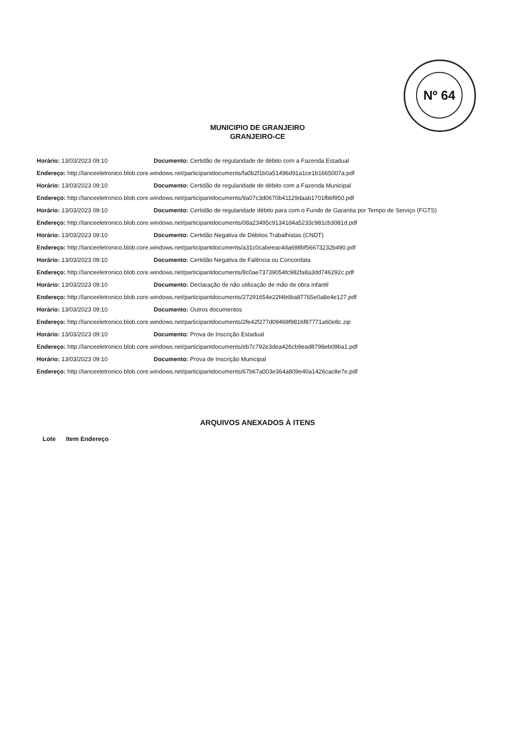Nº 64
MUNICIPIO DE GRANJEIRO
GRANJEIRO-CE
Horário: 13/03/2023 09:10 Documento: Certidão de regularidade de débito com a Fazenda Estadual
Endereço: http://lanceeletronico.blob.core.windows.net/participantdocuments/fa0b2f1b0a51496d91a1ce1b1665007a.pdf
Horário: 13/03/2023 09:10 Documento: Certidão de regularidade de débito com a Fazenda Municipal
Endereço: http://lanceeletronico.blob.core.windows.net/participantdocuments/9a07c3d0670b41129daab1701fbbf950.pdf
Horário: 13/03/2023 09:10 Documento: Certidão de regularidade débito para com o Fundo de Garantia por Tempo de Serviço (FGTS)
Endereço: http://lanceeletronico.blob.core.windows.net/participantdocuments/08a23495c91341d4a5233c981cb3081d.pdf
Horário: 13/03/2023 09:10 Documento: Certidão Negativa de Débitos Trabalhistas (CNDT)
Endereço: http://lanceeletronico.blob.core.windows.net/participantdocuments/a31c0cabeeac4da698bf56673232b490.pdf
Horário: 13/03/2023 09:10 Documento: Certidão Negativa de Falência ou Concordata
Endereço: http://lanceeletronico.blob.core.windows.net/participantdocuments/8c0ae73739054fc982fa8a3dd746292c.pdf
Horário: 13/03/2023 09:10 Documento: Declaração de não utilização de mão de obra infantil
Endereço: http://lanceeletronico.blob.core.windows.net/participantdocuments/27291654e22f4b6ba87765e0a8e4e127.pdf
Horário: 13/03/2023 09:10 Documento: Outros documentos
Endereço: http://lanceeletronico.blob.core.windows.net/participantdocuments/2fe42f277d09469f9816f87771a60e8c.zip
Horário: 13/03/2023 09:10 Documento: Prova de Inscrição Estadual
Endereço: http://lanceeletronico.blob.core.windows.net/participantdocuments/eb7c792e3dea426cb9ead8798eb09ba1.pdf
Horário: 13/03/2023 09:10 Documento: Prova de Inscrição Municipal
Endereço: http://lanceeletronico.blob.core.windows.net/participantdocuments/67b67a003e364a809e40a1426cac8e7e.pdf
ARQUIVOS ANEXADOS À ITENS
Lote Item Endereço